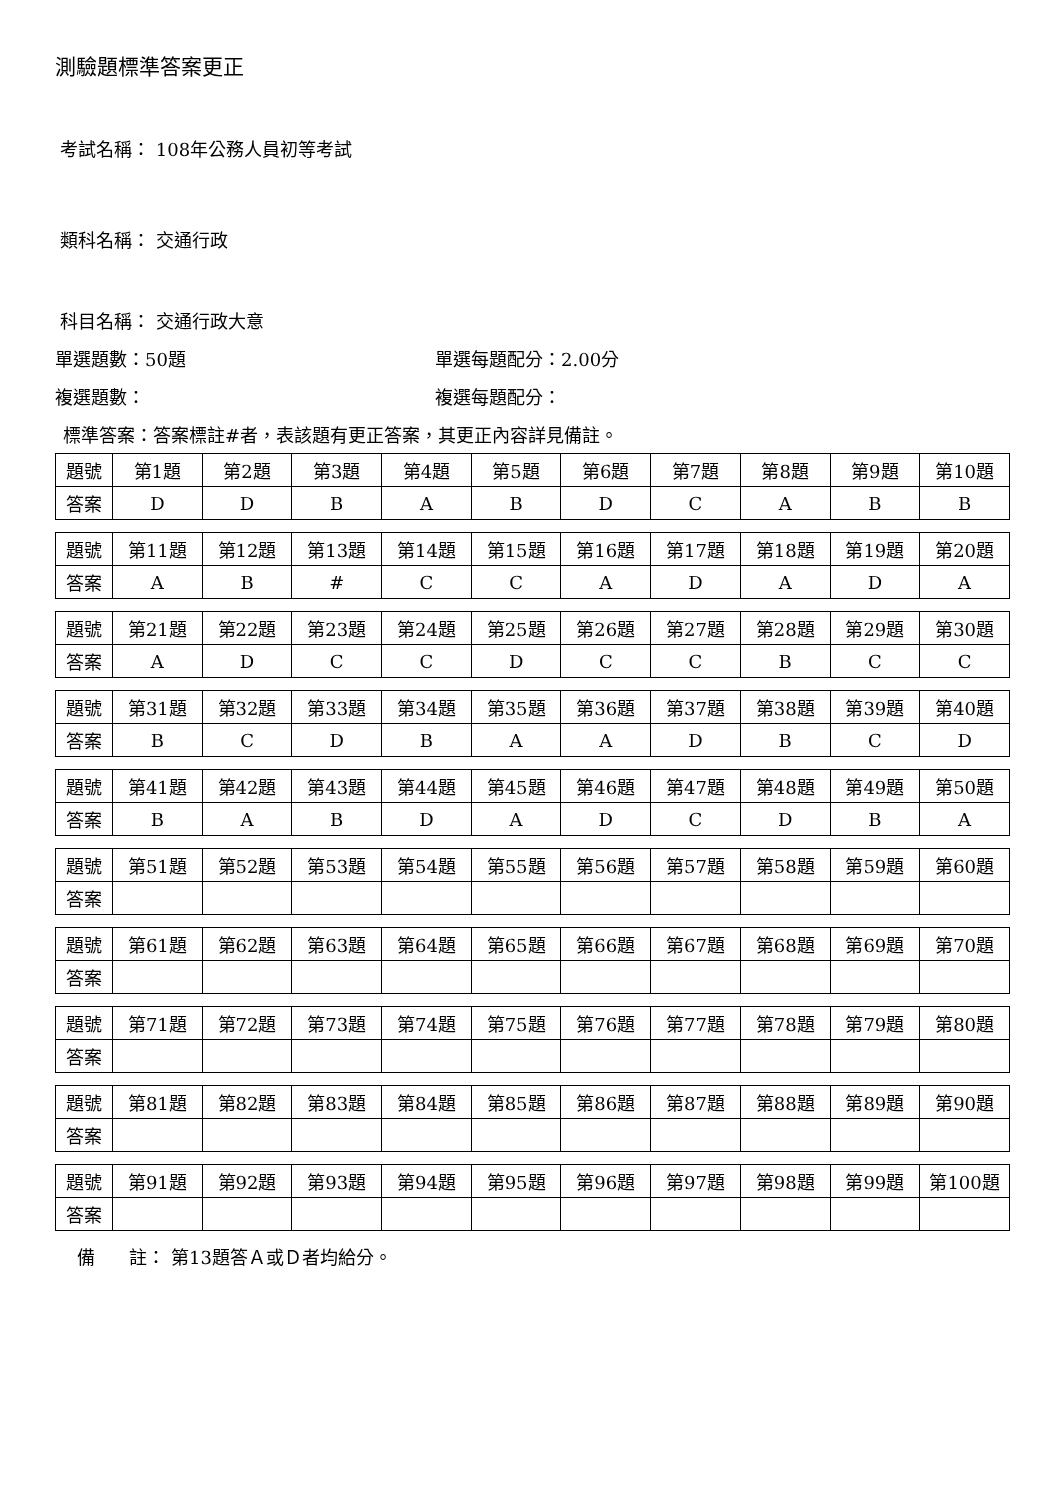測驗題標準答案更正
考試名稱： 108年公務人員初等考試
類科名稱： 交通行政
科目名稱： 交通行政大意
單選題數：50題 單選每題配分：2.00分
複選題數： 複選每題配分：
標準答案：答案標註#者，表該題有更正答案，其更正內容詳見備註。
| 題號 | 第1題 | 第2題 | 第3題 | 第4題 | 第5題 | 第6題 | 第7題 | 第8題 | 第9題 | 第10題 |
| 答案 | D | D | B | A | B | D | C | A | B | B |
| 題號 | 第11題 | 第12題 | 第13題 | 第14題 | 第15題 | 第16題 | 第17題 | 第18題 | 第19題 | 第20題 |
| 答案 | A | B | # | C | C | A | D | A | D | A |
| 題號 | 第21題 | 第22題 | 第23題 | 第24題 | 第25題 | 第26題 | 第27題 | 第28題 | 第29題 | 第30題 |
| 答案 | A | D | C | C | D | C | C | B | C | C |
| 題號 | 第31題 | 第32題 | 第33題 | 第34題 | 第35題 | 第36題 | 第37題 | 第38題 | 第39題 | 第40題 |
| 答案 | B | C | D | B | A | A | D | B | C | D |
| 題號 | 第41題 | 第42題 | 第43題 | 第44題 | 第45題 | 第46題 | 第47題 | 第48題 | 第49題 | 第50題 |
| 答案 | B | A | B | D | A | D | C | D | B | A |
| 題號 | 第51題 | 第52題 | 第53題 | 第54題 | 第55題 | 第56題 | 第57題 | 第58題 | 第59題 | 第60題 |
| 答案 | | | | | | | | | | |
| 題號 | 第61題 | 第62題 | 第63題 | 第64題 | 第65題 | 第66題 | 第67題 | 第68題 | 第69題 | 第70題 |
| 答案 | | | | | | | | | | |
| 題號 | 第71題 | 第72題 | 第73題 | 第74題 | 第75題 | 第76題 | 第77題 | 第78題 | 第79題 | 第80題 |
| 答案 | | | | | | | | | | |
| 題號 | 第81題 | 第82題 | 第83題 | 第84題 | 第85題 | 第86題 | 第87題 | 第88題 | 第89題 | 第90題 |
| 答案 | | | | | | | | | | |
| 題號 | 第91題 | 第92題 | 第93題 | 第94題 | 第95題 | 第96題 | 第97題 | 第98題 | 第99題 | 第100題 |
| 答案 | | | | | | | | | | |
備 註： 第13題答Ａ或Ｄ者均給分。